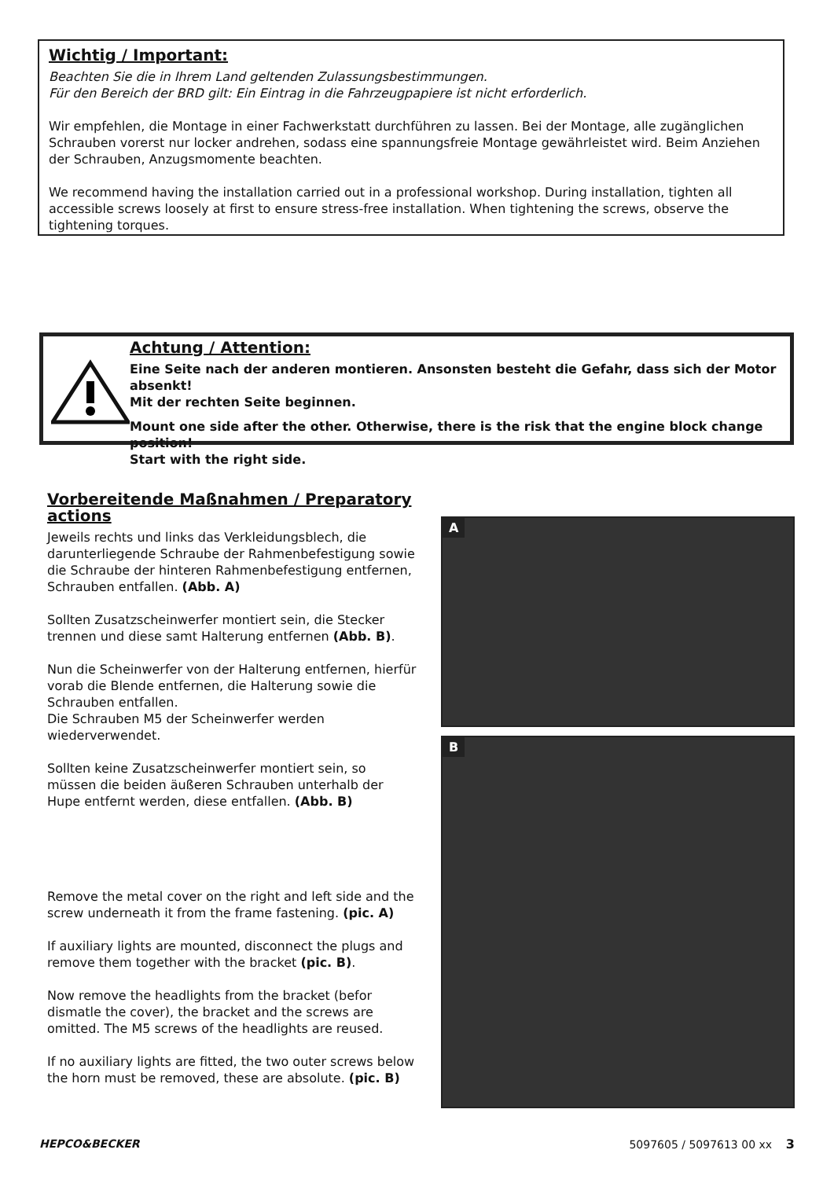Wichtig / Important:
Beachten Sie die in Ihrem Land geltenden Zulassungsbestimmungen.
Für den Bereich der BRD gilt: Ein Eintrag in die Fahrzeugpapiere ist nicht erforderlich.
Wir empfehlen, die Montage in einer Fachwerkstatt durchführen zu lassen. Bei der Montage, alle zugänglichen Schrauben vorerst nur locker andrehen, sodass eine spannungsfreie Montage gewährleistet wird. Beim Anziehen der Schrauben, Anzugsmomente beachten.
We recommend having the installation carried out in a professional workshop. During installation, tighten all accessible screws loosely at first to ensure stress-free installation. When tightening the screws, observe the tightening torques.
Achtung / Attention:
Eine Seite nach der anderen montieren. Ansonsten besteht die Gefahr, dass sich der Motor absenkt!
Mit der rechten Seite beginnen.
Mount one side after the other. Otherwise, there is the risk that the engine block change position!
Start with the right side.
Vorbereitende Maßnahmen / Preparatory actions
Jeweils rechts und links das Verkleidungsblech, die darunterliegende Schraube der Rahmenbefestigung sowie die Schraube der hinteren Rahmenbefestigung entfernen, Schrauben entfallen. (Abb. A)
Sollten Zusatzscheinwerfer montiert sein, die Stecker trennen und diese samt Halterung entfernen (Abb. B).
Nun die Scheinwerfer von der Halterung entfernen, hierfür vorab die Blende entfernen, die Halterung sowie die Schrauben entfallen.
Die Schrauben M5 der Scheinwerfer werden wiederverwendet.
Sollten keine Zusatzscheinwerfer montiert sein, so müssen die beiden äußeren Schrauben unterhalb der Hupe entfernt werden, diese entfallen. (Abb. B)
Remove the metal cover on the right and left side and the screw underneath it from the frame fastening. (pic. A)
If auxiliary lights are mounted, disconnect the plugs and remove them together with the bracket (pic. B).
Now remove the headlights from the bracket (befor dismatle the cover), the bracket and the screws are omitted. The M5 screws of the headlights are reused.
If no auxiliary lights are fitted, the two outer screws below the horn must be removed, these are absolute. (pic. B)
A
B
HEPCO&BECKER 5097605 / 5097613 00 xx 3